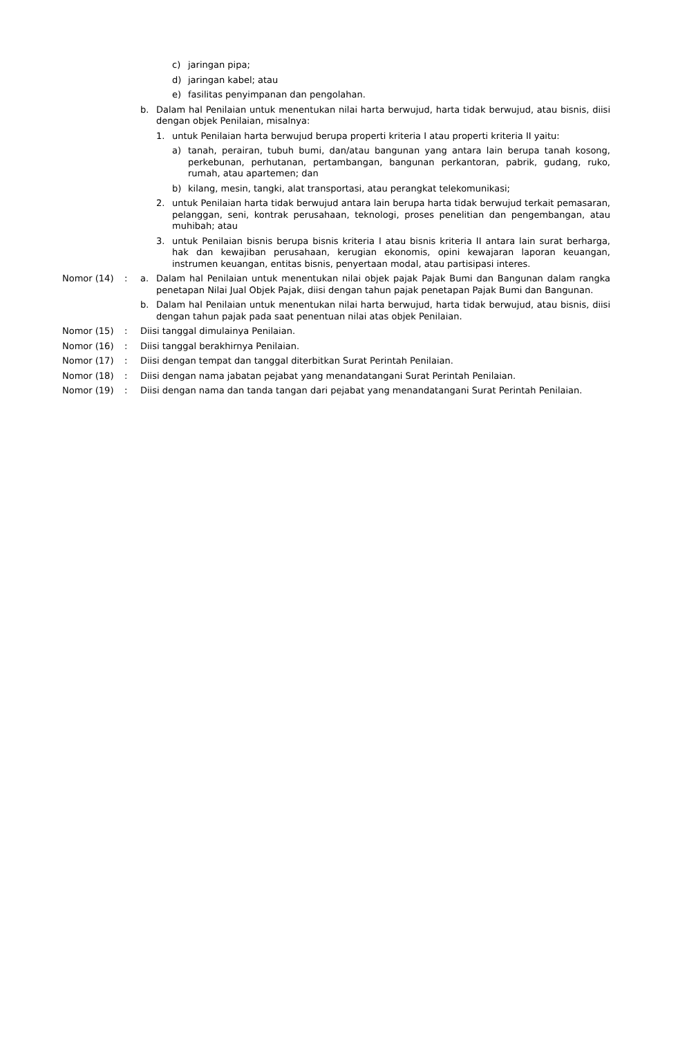c) jaringan pipa;
d) jaringan kabel; atau
e) fasilitas penyimpanan dan pengolahan.
b. Dalam hal Penilaian untuk menentukan nilai harta berwujud, harta tidak berwujud, atau bisnis, diisi dengan objek Penilaian, misalnya:
1. untuk Penilaian harta berwujud berupa properti kriteria I atau properti kriteria II yaitu:
a) tanah, perairan, tubuh bumi, dan/atau bangunan yang antara lain berupa tanah kosong, perkebunan, perhutanan, pertambangan, bangunan perkantoran, pabrik, gudang, ruko, rumah, atau apartemen; dan
b) kilang, mesin, tangki, alat transportasi, atau perangkat telekomunikasi;
2. untuk Penilaian harta tidak berwujud antara lain berupa harta tidak berwujud terkait pemasaran, pelanggan, seni, kontrak perusahaan, teknologi, proses penelitian dan pengembangan, atau muhibah; atau
3. untuk Penilaian bisnis berupa bisnis kriteria I atau bisnis kriteria II antara lain surat berharga, hak dan kewajiban perusahaan, kerugian ekonomis, opini kewajaran laporan keuangan, instrumen keuangan, entitas bisnis, penyertaan modal, atau partisipasi interes.
Nomor (14) : a. Dalam hal Penilaian untuk menentukan nilai objek pajak Pajak Bumi dan Bangunan dalam rangka penetapan Nilai Jual Objek Pajak, diisi dengan tahun pajak penetapan Pajak Bumi dan Bangunan.
b. Dalam hal Penilaian untuk menentukan nilai harta berwujud, harta tidak berwujud, atau bisnis, diisi dengan tahun pajak pada saat penentuan nilai atas objek Penilaian.
Nomor (15) : Diisi tanggal dimulainya Penilaian.
Nomor (16) : Diisi tanggal berakhirnya Penilaian.
Nomor (17) : Diisi dengan tempat dan tanggal diterbitkan Surat Perintah Penilaian.
Nomor (18) : Diisi dengan nama jabatan pejabat yang menandatangani Surat Perintah Penilaian.
Nomor (19) : Diisi dengan nama dan tanda tangan dari pejabat yang menandatangani Surat Perintah Penilaian.